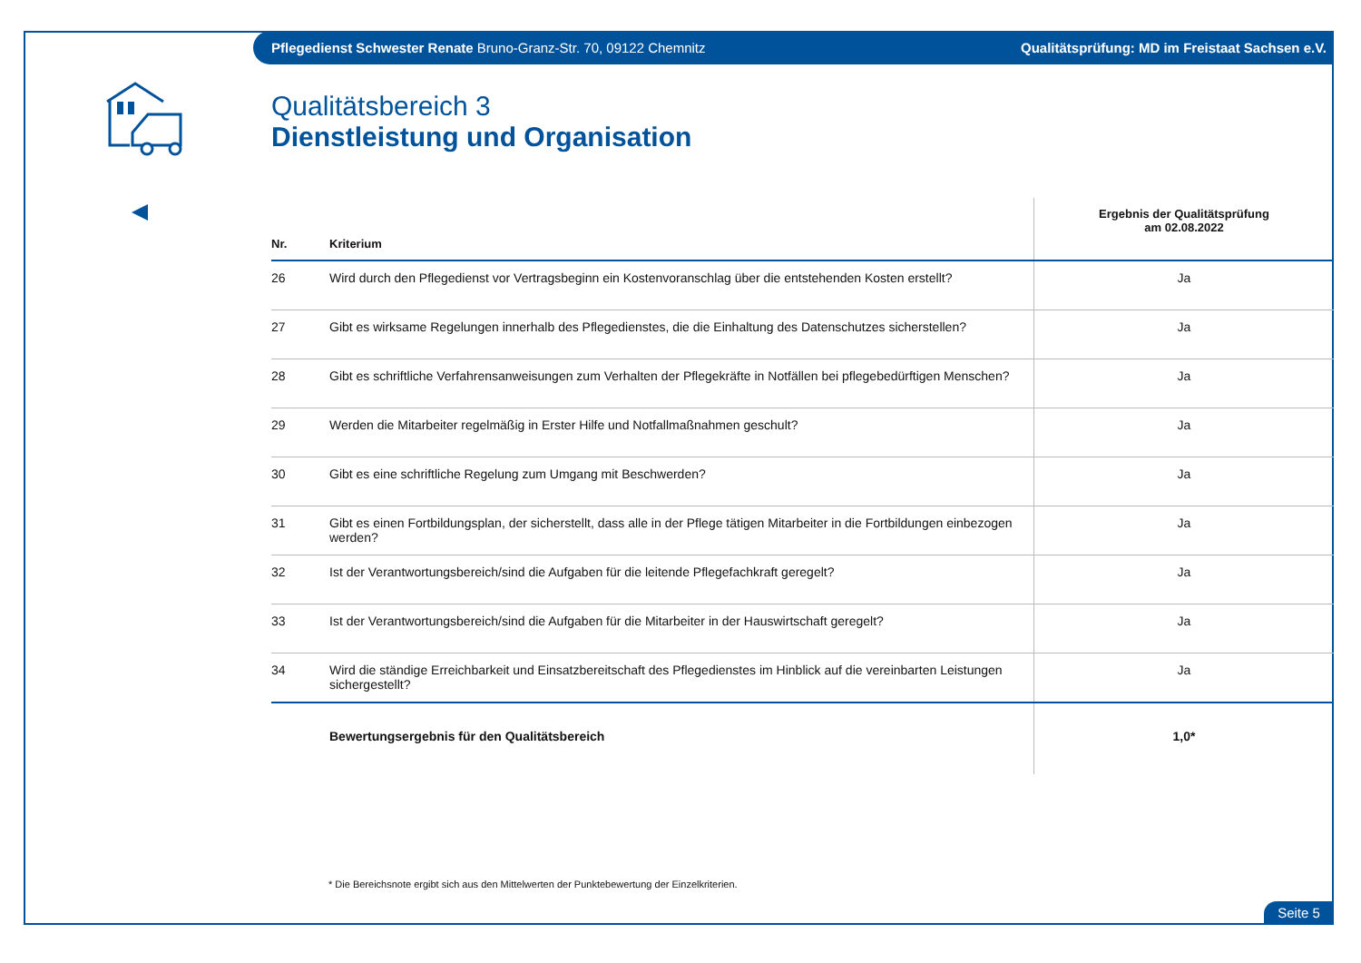Pflegedienst Schwester Renate Bruno-Granz-Str. 70, 09122 Chemnitz Qualitätsprüfung: MD im Freistaat Sachsen e.V.
Qualitätsbereich 3
Dienstleistung und Organisation
| Nr. | Kriterium | Ergebnis der Qualitätsprüfung am 02.08.2022 |
| --- | --- | --- |
| 26 | Wird durch den Pflegedienst vor Vertragsbeginn ein Kostenvoranschlag über die entstehenden Kosten erstellt? | Ja |
| 27 | Gibt es wirksame Regelungen innerhalb des Pflegedienstes, die die Einhaltung des Datenschutzes sicherstellen? | Ja |
| 28 | Gibt es schriftliche Verfahrensanweisungen zum Verhalten der Pflegekräfte in Notfällen bei pflegebedürftigen Menschen? | Ja |
| 29 | Werden die Mitarbeiter regelmäßig in Erster Hilfe und Notfallmaßnahmen geschult? | Ja |
| 30 | Gibt es eine schriftliche Regelung zum Umgang mit Beschwerden? | Ja |
| 31 | Gibt es einen Fortbildungsplan, der sicherstellt, dass alle in der Pflege tätigen Mitarbeiter in die Fortbildungen einbezogen werden? | Ja |
| 32 | Ist der Verantwortungsbereich/sind die Aufgaben für die leitende Pflegefachkraft geregelt? | Ja |
| 33 | Ist der Verantwortungsbereich/sind die Aufgaben für die Mitarbeiter in der Hauswirtschaft geregelt? | Ja |
| 34 | Wird die ständige Erreichbarkeit und Einsatzbereitschaft des Pflegedienstes im Hinblick auf die vereinbarten Leistungen sichergestellt? | Ja |
| | Bewertungsergebnis für den Qualitätsbereich | 1,0* |
* Die Bereichsnote ergibt sich aus den Mittelwerten der Punktebewertung der Einzelkriterien.
Seite 5